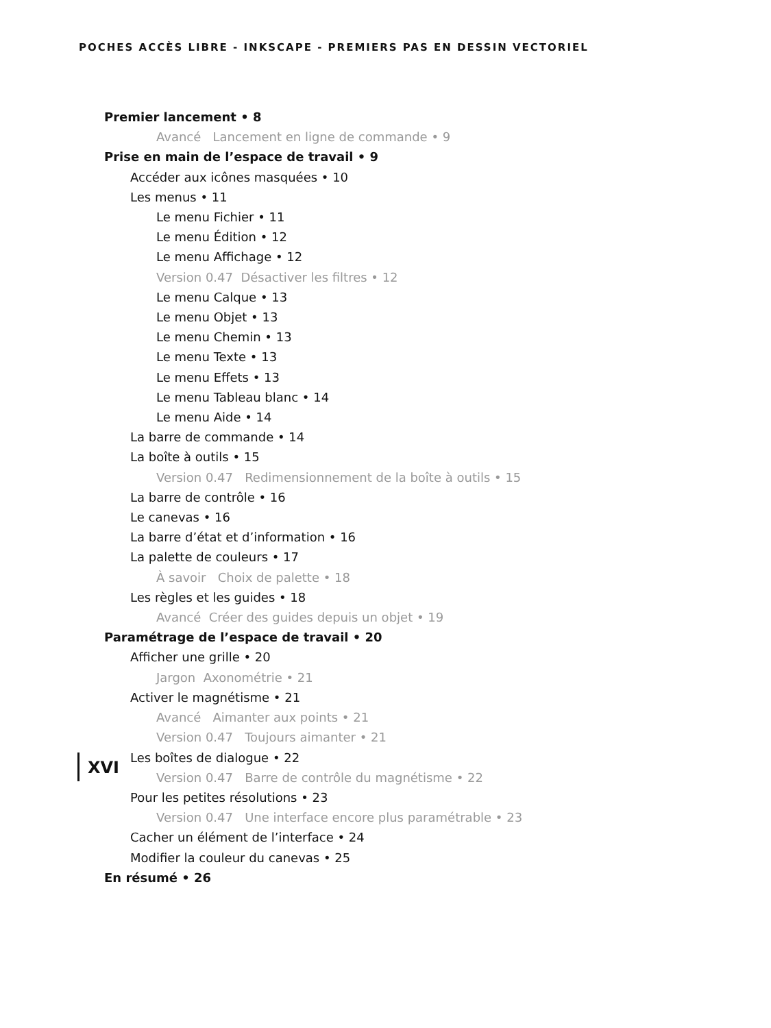POCHES ACCÈS LIBRE - INKSCAPE - PREMIERS PAS EN DESSIN VECTORIEL
Premier lancement • 8
Avancé Lancement en ligne de commande • 9
Prise en main de l’espace de travail • 9
Accéder aux icônes masquées • 10
Les menus • 11
Le menu Fichier • 11
Le menu Édition • 12
Le menu Affichage • 12
Version 0.47 Désactiver les filtres • 12
Le menu Calque • 13
Le menu Objet • 13
Le menu Chemin • 13
Le menu Texte • 13
Le menu Effets • 13
Le menu Tableau blanc • 14
Le menu Aide • 14
La barre de commande • 14
La boîte à outils • 15
Version 0.47 Redimensionnement de la boîte à outils • 15
La barre de contrôle • 16
Le canevas • 16
La barre d’état et d’information • 16
La palette de couleurs • 17
À savoir Choix de palette • 18
Les règles et les guides • 18
Avancé Créer des guides depuis un objet • 19
Paramétrage de l’espace de travail • 20
Afficher une grille • 20
Jargon Axonométrie • 21
Activer le magnétisme • 21
Avancé Aimanter aux points • 21
Version 0.47 Toujours aimanter • 21
Les boîtes de dialogue • 22
Version 0.47 Barre de contrôle du magnétisme • 22
Pour les petites résolutions • 23
Version 0.47 Une interface encore plus paramétrable • 23
Cacher un élément de l’interface • 24
Modifier la couleur du canevas • 25
En résumé • 26
XVI